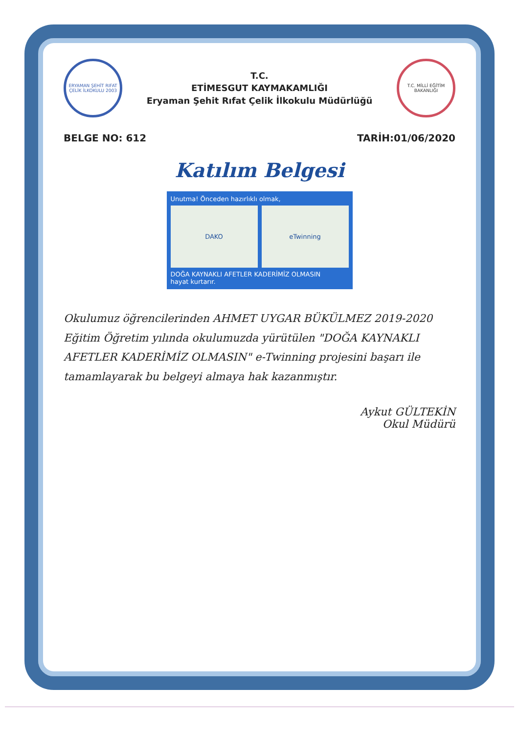ERYAMAN ŞEHİT RIFAT ÇELİK İLKOKULU 2003
T.C.
ETİMESGUT KAYMAKAMLIĞI
Eryaman Şehit Rıfat Çelik İlkokulu Müdürlüğü
T.C. MİLLİ EĞİTİM BAKANLIĞI
BELGE NO: 612 TARİH:01/06/2020
Katılım Belgesi
Unutma! Önceden hazırlıklı olmak,
DAKO eTwinning
DOĞA KAYNAKLI AFETLER KADERİMİZ OLMASIN
hayat kurtarır.
Okulumuz öğrencilerinden AHMET UYGAR BÜKÜLMEZ 2019-2020 Eğitim Öğretim yılında okulumuzda yürütülen "DOĞA KAYNAKLI AFETLER KADERİMİZ OLMASIN" e-Twinning projesini başarı ile tamamlayarak bu belgeyi almaya hak kazanmıştır.
Aykut GÜLTEKİN
Okul Müdürü